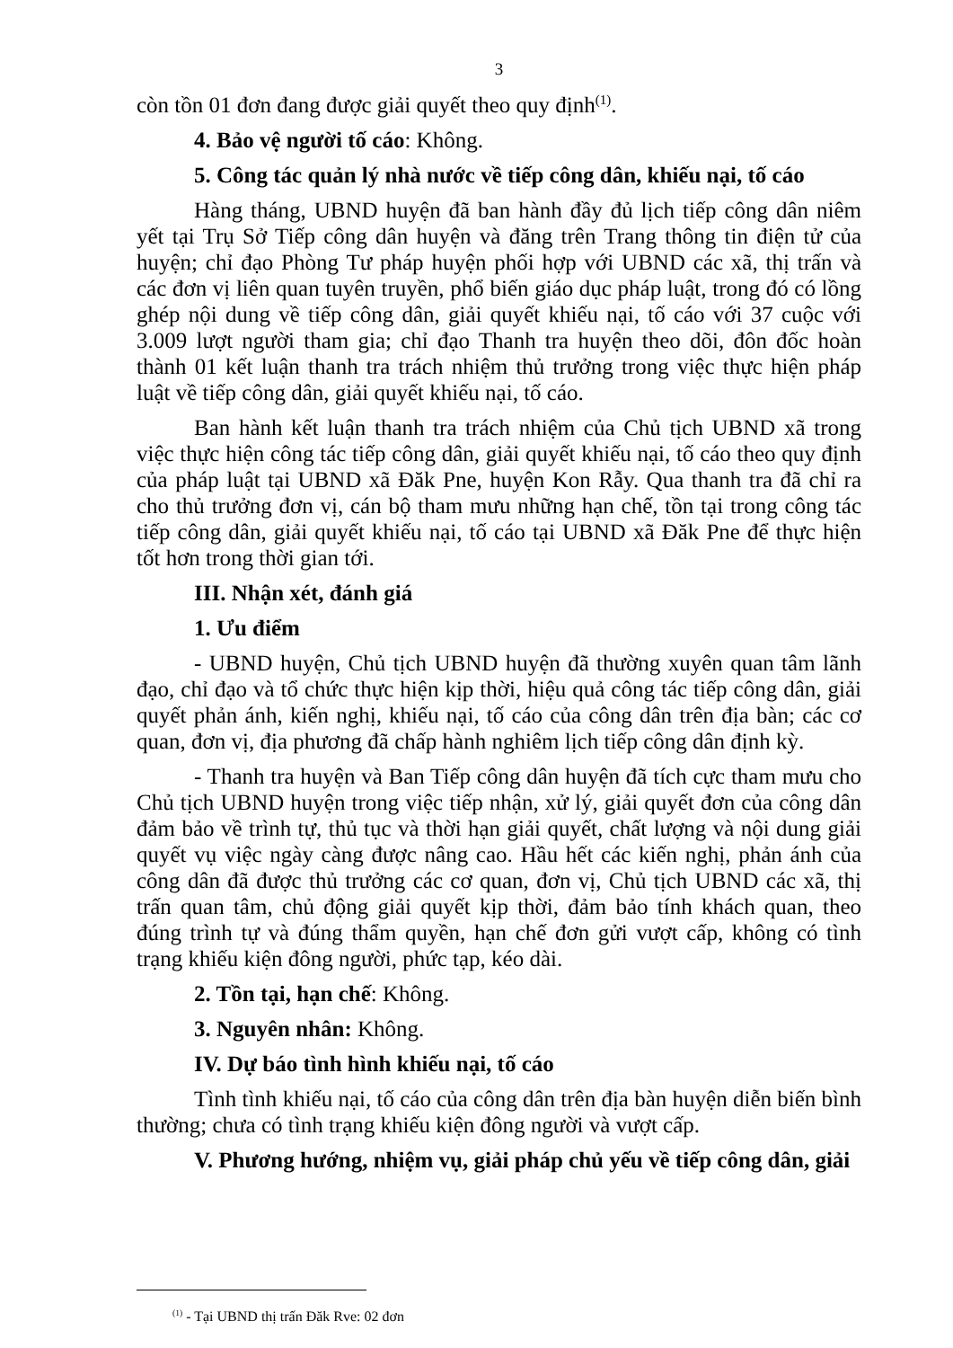3
còn tồn 01 đơn đang được giải quyết theo quy định<sup>(1)</sup>.
4. Bảo vệ người tố cáo: Không.
5. Công tác quản lý nhà nước về tiếp công dân, khiếu nại, tố cáo
Hàng tháng, UBND huyện đã ban hành đầy đủ lịch tiếp công dân niêm yết tại Trụ Sở Tiếp công dân huyện và đăng trên Trang thông tin điện tử của huyện; chỉ đạo Phòng Tư pháp huyện phối hợp với UBND các xã, thị trấn và các đơn vị liên quan tuyên truyền, phổ biến giáo dục pháp luật, trong đó có lồng ghép nội dung về tiếp công dân, giải quyết khiếu nại, tố cáo với 37 cuộc với 3.009 lượt người tham gia; chỉ đạo Thanh tra huyện theo dõi, đôn đốc hoàn thành 01 kết luận thanh tra trách nhiệm thủ trưởng trong việc thực hiện pháp luật về tiếp công dân, giải quyết khiếu nại, tố cáo.
Ban hành kết luận thanh tra trách nhiệm của Chủ tịch UBND xã trong việc thực hiện công tác tiếp công dân, giải quyết khiếu nại, tố cáo theo quy định của pháp luật tại UBND xã Đăk Pne, huyện Kon Rẫy. Qua thanh tra đã chỉ ra cho thủ trưởng đơn vị, cán bộ tham mưu những hạn chế, tồn tại trong công tác tiếp công dân, giải quyết khiếu nại, tố cáo tại UBND xã Đăk Pne để thực hiện tốt hơn trong thời gian tới.
III. Nhận xét, đánh giá
1. Ưu điểm
- UBND huyện, Chủ tịch UBND huyện đã thường xuyên quan tâm lãnh đạo, chỉ đạo và tổ chức thực hiện kịp thời, hiệu quả công tác tiếp công dân, giải quyết phản ánh, kiến nghị, khiếu nại, tố cáo của công dân trên địa bàn; các cơ quan, đơn vị, địa phương đã chấp hành nghiêm lịch tiếp công dân định kỳ.
- Thanh tra huyện và Ban Tiếp công dân huyện đã tích cực tham mưu cho Chủ tịch UBND huyện trong việc tiếp nhận, xử lý, giải quyết đơn của công dân đảm bảo về trình tự, thủ tục và thời hạn giải quyết, chất lượng và nội dung giải quyết vụ việc ngày càng được nâng cao. Hầu hết các kiến nghị, phản ánh của công dân đã được thủ trưởng các cơ quan, đơn vị, Chủ tịch UBND các xã, thị trấn quan tâm, chủ động giải quyết kịp thời, đảm bảo tính khách quan, theo đúng trình tự và đúng thẩm quyền, hạn chế đơn gửi vượt cấp, không có tình trạng khiếu kiện đông người, phức tạp, kéo dài.
2. Tồn tại, hạn chế: Không.
3. Nguyên nhân: Không.
IV. Dự báo tình hình khiếu nại, tố cáo
Tình tình khiếu nại, tố cáo của công dân trên địa bàn huyện diễn biến bình thường; chưa có tình trạng khiếu kiện đông người và vượt cấp.
V. Phương hướng, nhiệm vụ, giải pháp chủ yếu về tiếp công dân, giải
<sup>(1)</sup> - Tại UBND thị trấn Đăk Rve: 02 đơn